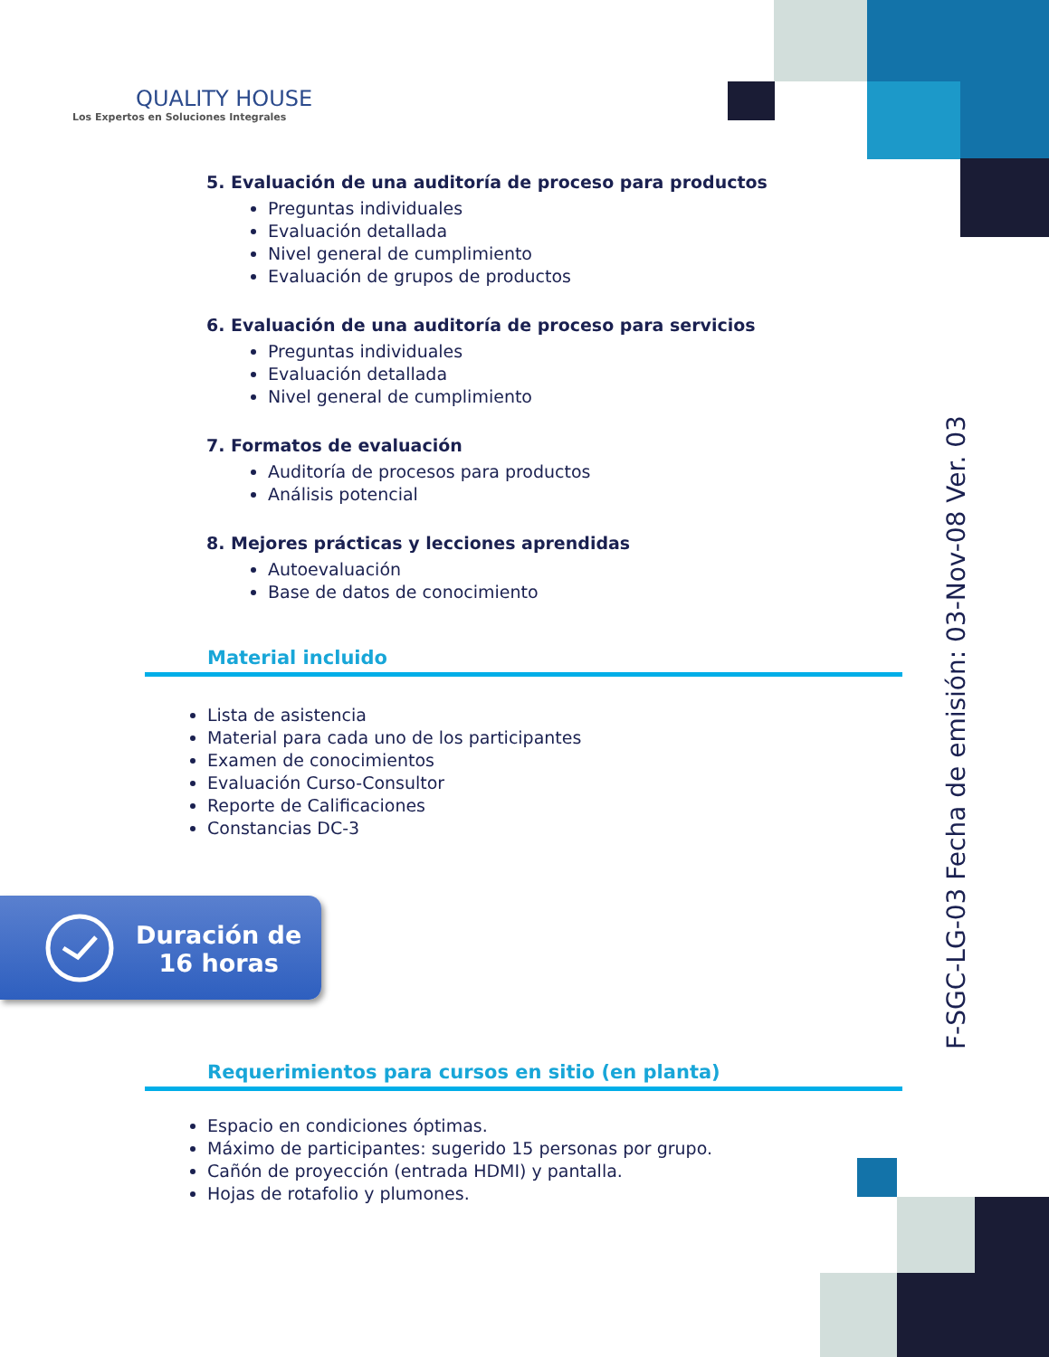QUALITY HOUSE
Los Expertos en Soluciones Integrales
5. Evaluación de una auditoría de proceso para productos
Preguntas individuales
Evaluación detallada
Nivel general de cumplimiento
Evaluación de grupos de productos
6. Evaluación de una auditoría de proceso para servicios
Preguntas individuales
Evaluación detallada
Nivel general de cumplimiento
7. Formatos de evaluación
Auditoría de procesos para productos
Análisis potencial
8. Mejores prácticas y lecciones aprendidas
Autoevaluación
Base de datos de conocimiento
Material incluido
Lista de asistencia
Material para cada uno de los participantes
Examen de conocimientos
Evaluación Curso-Consultor
Reporte de Calificaciones
Constancias DC-3
Duración de
16 horas
Requerimientos para cursos en sitio (en planta)
Espacio en condiciones óptimas.
Máximo de participantes: sugerido 15 personas por grupo.
Cañón de proyección (entrada HDMI) y pantalla.
Hojas de rotafolio y plumones.
F-SGC-LG-03 Fecha de emisión: 03-Nov-08 Ver. 03